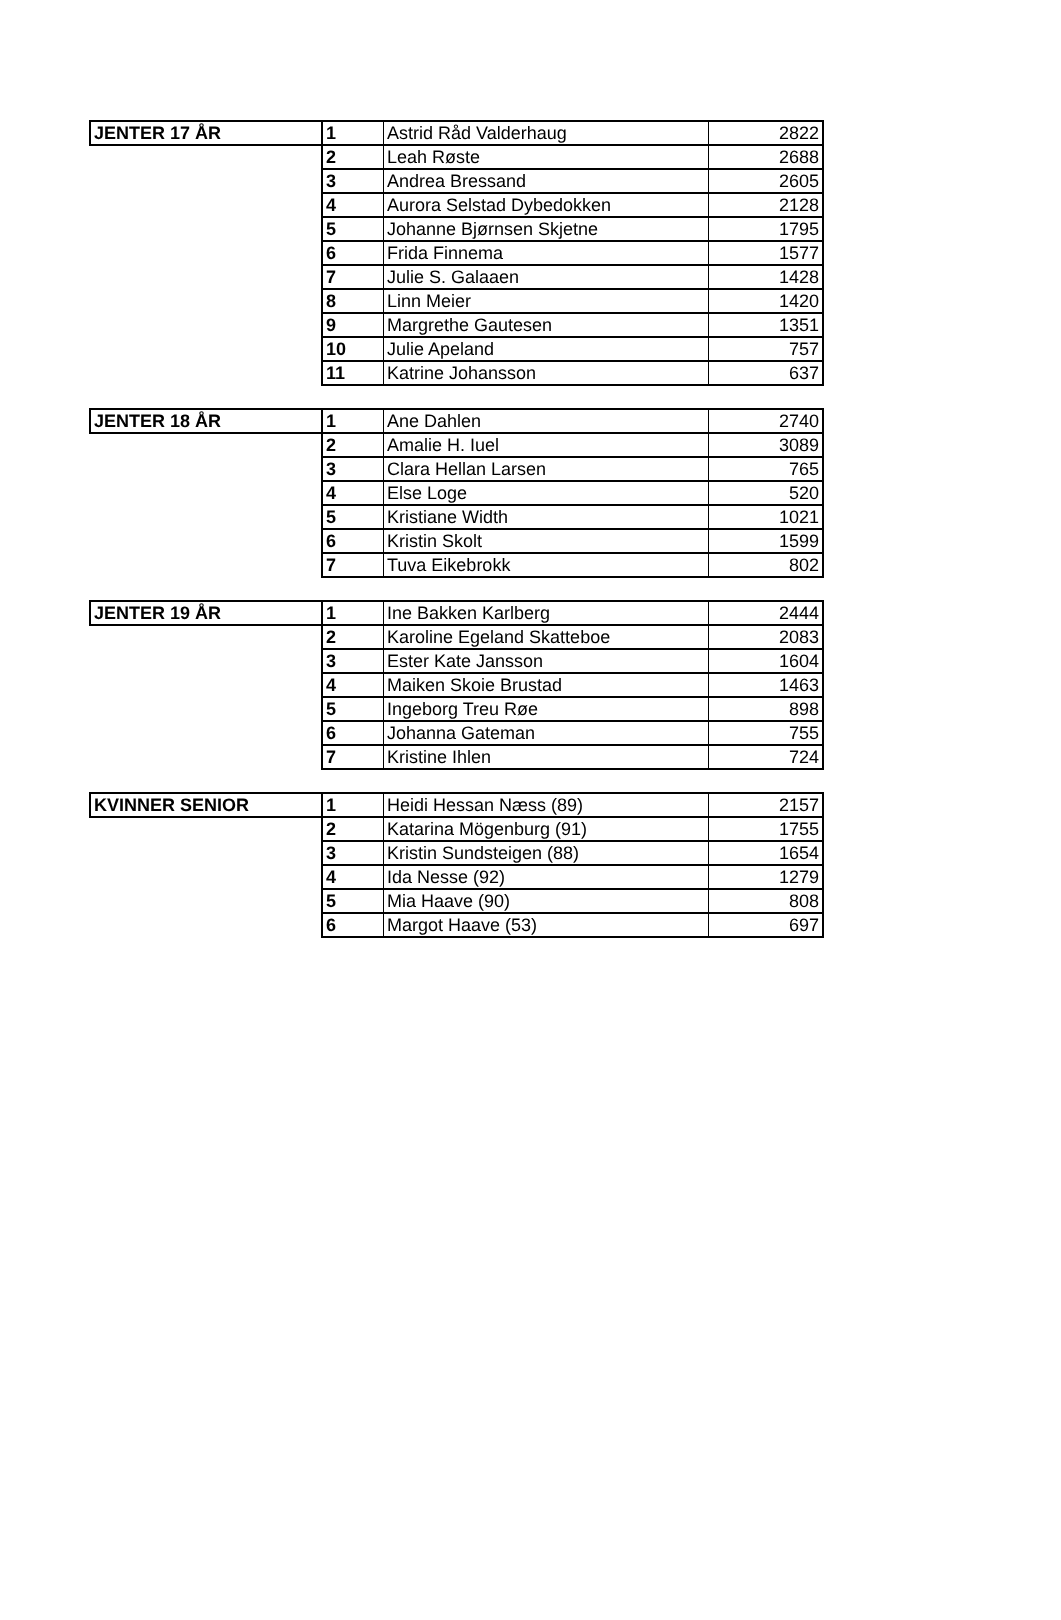| JENTER 17 ÅR | 1 | Astrid Råd Valderhaug | 2822 |
| | 2 | Leah Røste | 2688 |
| | 3 | Andrea Bressand | 2605 |
| | 4 | Aurora Selstad Dybedokken | 2128 |
| | 5 | Johanne Bjørnsen Skjetne | 1795 |
| | 6 | Frida Finnema | 1577 |
| | 7 | Julie S. Galaaen | 1428 |
| | 8 | Linn Meier | 1420 |
| | 9 | Margrethe Gautesen | 1351 |
| | 10 | Julie Apeland | 757 |
| | 11 | Katrine Johansson | 637 |
| JENTER 18 ÅR | 1 | Ane Dahlen | 2740 |
| | 2 | Amalie H. Iuel | 3089 |
| | 3 | Clara Hellan Larsen | 765 |
| | 4 | Else Loge | 520 |
| | 5 | Kristiane Width | 1021 |
| | 6 | Kristin Skolt | 1599 |
| | 7 | Tuva Eikebrokk | 802 |
| JENTER 19 ÅR | 1 | Ine Bakken Karlberg | 2444 |
| | 2 | Karoline Egeland Skatteboe | 2083 |
| | 3 | Ester Kate Jansson | 1604 |
| | 4 | Maiken Skoie Brustad | 1463 |
| | 5 | Ingeborg Treu Røe | 898 |
| | 6 | Johanna Gateman | 755 |
| | 7 | Kristine Ihlen | 724 |
| KVINNER SENIOR | 1 | Heidi Hessan Næss (89) | 2157 |
| | 2 | Katarina Mögenburg (91) | 1755 |
| | 3 | Kristin Sundsteigen (88) | 1654 |
| | 4 | Ida Nesse (92) | 1279 |
| | 5 | Mia Haave (90) | 808 |
| | 6 | Margot Haave (53) | 697 |